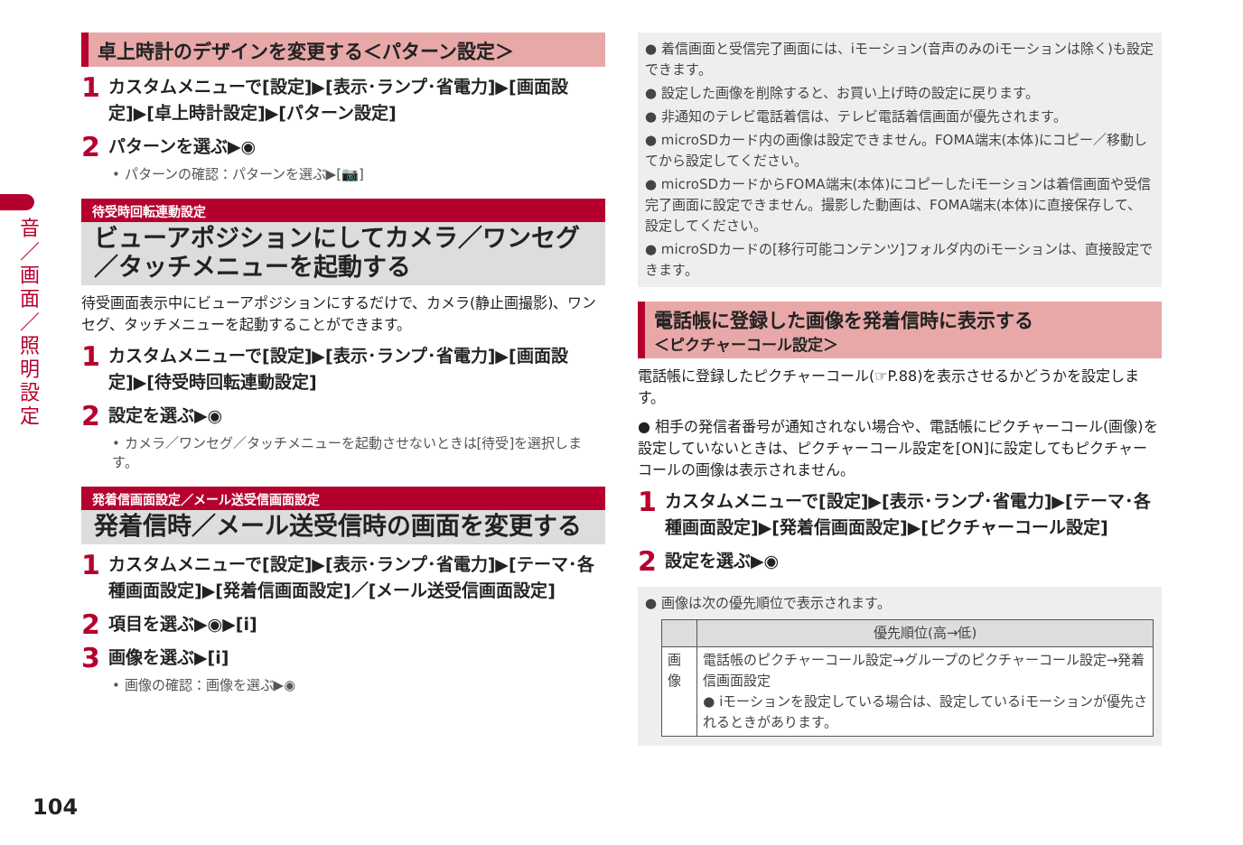音／画面／照明設定
卓上時計のデザインを変更する＜パターン設定＞
1 カスタムメニューで[設定]▶[表示･ランプ･省電力]▶[画面設定]▶[卓上時計設定]▶[パターン設定]
2 パターンを選ぶ▶◉
• パターンの確認：パターンを選ぶ▶[📷]
待受時回転連動設定
ビューアポジションにしてカメラ／ワンセグ／タッチメニューを起動する
待受画面表示中にビューアポジションにするだけで、カメラ(静止画撮影)、ワンセグ、タッチメニューを起動することができます。
1 カスタムメニューで[設定]▶[表示･ランプ･省電力]▶[画面設定]▶[待受時回転連動設定]
2 設定を選ぶ▶◉
• カメラ／ワンセグ／タッチメニューを起動させないときは[待受]を選択します。
発着信画面設定／メール送受信画面設定
発着信時／メール送受信時の画面を変更する
1 カスタムメニューで[設定]▶[表示･ランプ･省電力]▶[テーマ･各種画面設定]▶[発着信画面設定]／[メール送受信画面設定]
2 項目を選ぶ▶◉▶[i]
3 画像を選ぶ▶[i]
• 画像の確認：画像を選ぶ▶◉
● 着信画面と受信完了画面には、iモーション(音声のみのiモーションは除く)も設定できます。
● 設定した画像を削除すると、お買い上げ時の設定に戻ります。
● 非通知のテレビ電話着信は、テレビ電話着信画面が優先されます。
● microSDカード内の画像は設定できません。FOMA端末(本体)にコピー／移動してから設定してください。
● microSDカードからFOMA端末(本体)にコピーしたiモーションは着信画面や受信完了画面に設定できません。撮影した動画は、FOMA端末(本体)に直接保存して、設定してください。
● microSDカードの[移行可能コンテンツ]フォルダ内のiモーションは、直接設定できます。
電話帳に登録した画像を発着信時に表示する
＜ピクチャーコール設定＞
電話帳に登録したピクチャーコール(☞P.88)を表示させるかどうかを設定します。
● 相手の発信者番号が通知されない場合や、電話帳にピクチャーコール(画像)を設定していないときは、ピクチャーコール設定を[ON]に設定してもピクチャーコールの画像は表示されません。
1 カスタムメニューで[設定]▶[表示･ランプ･省電力]▶[テーマ･各種画面設定]▶[発着信画面設定]▶[ピクチャーコール設定]
2 設定を選ぶ▶◉
● 画像は次の優先順位で表示されます。
| | 優先順位(高→低) |
| --- | --- |
| 画像 | 電話帳のピクチャーコール設定→グループのピクチャーコール設定→発着信画面設定 ● iモーションを設定している場合は、設定しているiモーションが優先されるときがあります。 |
104